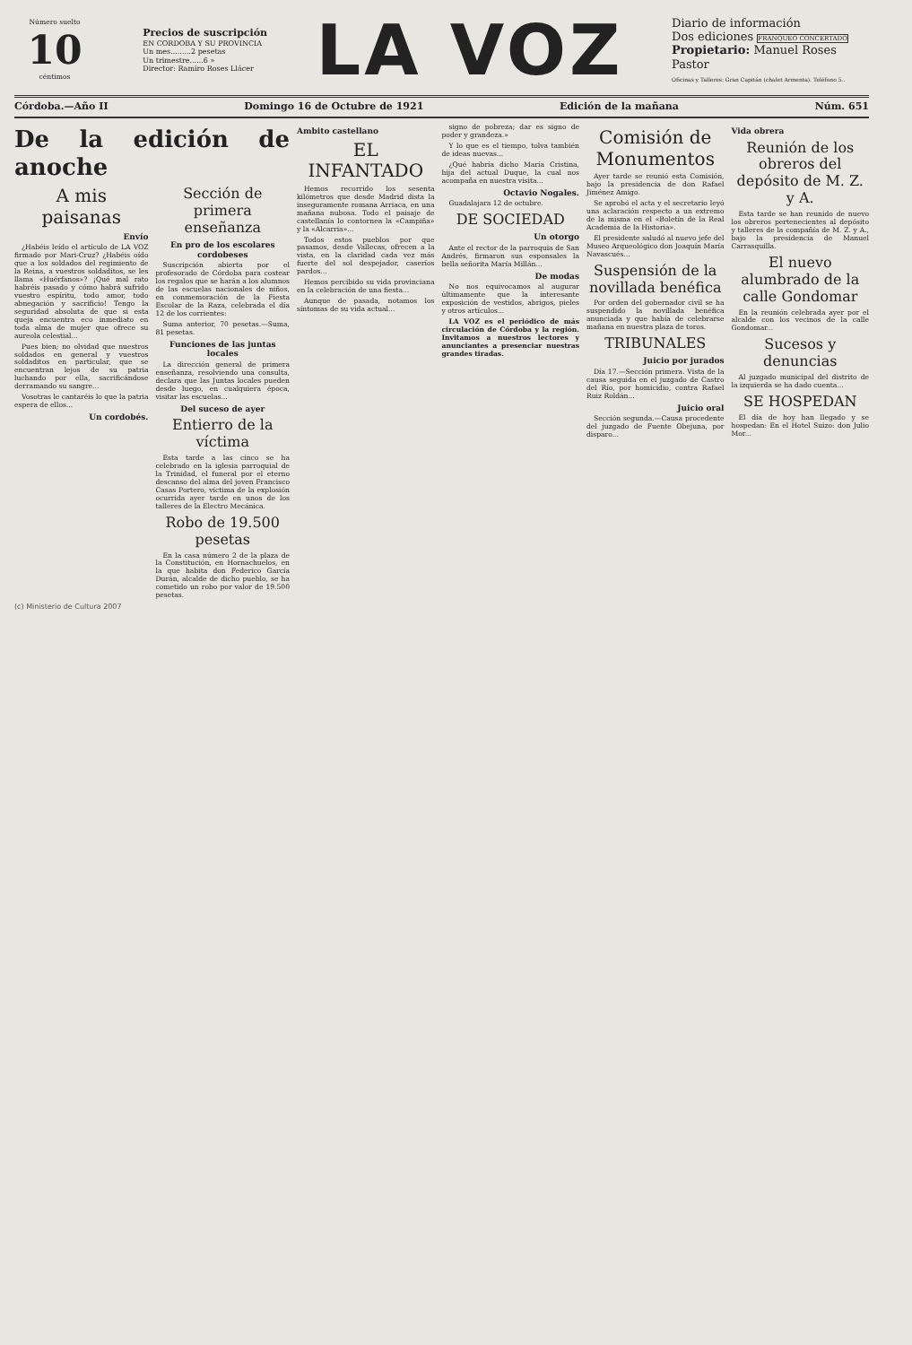Número suelto
10
céntimos
Precios de suscripción
EN CORDOBA Y SU PROVINCIA
Un mes.........2 pesetas
Un trimestre......6 »
Director: Ramiro Roses Llácer
LA VOZ
Diario de información
Dos ediciones FRANQUEO CONCERTADO
Propietario: Manuel Roses Pastor
Oficinas y Talleres: Gran Capitán (chalet Armenta). Teléfono 5..
Córdoba.—Año II Domingo 16 de Octubre de 1921 Edición de la mañana Núm. 651
De la edición de anoche
A mis paisanas
Envío
¿Habéis leído el artículo de LA VOZ firmado por Mari-Cruz? ¿Habéis oído que a los soldados del regimiento de la Reina, a vuestros soldaditos, se les llama «Huérfanos»? ¡Qué mal rato habréis pasado y cómo habrá sufrido vuestro espíritu, todo amor, todo abnegación y sacrificio! Tengo la seguridad absoluta de que si esta queja encuentra eco inmediato en toda alma de mujer que ofrece su aureola celestial...
Pues bien; no olvidad que nuestros soldados en general y vuestros soldaditos en particular, que se encuentran lejos de su patria luchando por ella, sacrificándose derramando su sangre...
Vosotras le cantaréis lo que la patria espera de ellos...
Un cordobés.
Sección de primera enseñanza
En pro de los escolares cordobeses
Suscripción abierta por el profesorado de Córdoba para costear los regalos que se harán a los alumnos de las escuelas nacionales de niños, en conmemoración de la Fiesta Escolar de la Raza, celebrada el día 12 de los corrientes:
Suma anterior, 70 pesetas.—Suma, 81 pesetas.
Funciones de las juntas locales
La dirección general de primera enseñanza, resolviendo una consulta, declara que las Juntas locales pueden desde luego, en cualquiera época, visitar las escuelas...
Del suceso de ayer
Entierro de la víctima
Esta tarde a las cinco se ha celebrado en la iglesia parroquial de la Trinidad, el funeral por el eterno descanso del alma del joven Francisco Casas Portero, víctima de la explosión ocurrida ayer tarde en unos de los talleres de la Electro Mecánica.
Robo de 19.500 pesetas
En la casa número 2 de la plaza de la Constitución, en Hornachuelos, en la que habita don Federico García Durán, alcalde de dicho pueblo, se ha cometido un robo por valor de 19.500 pesetas.
Ambito castellano
EL INFANTADO
Hemos recorrido los sesenta kilómetros que desde Madrid dista la inseguramente romana Arriaca, en una mañana nubosa. Todo el paisaje de castellanía lo contornea la «Campiña» y la «Alcarria»...
Todos estos pueblos por que pasamos, desde Vallecas, ofrecen a la vista, en la claridad cada vez más fuerte del sol despejador, caseríos pardos...
Hemos percibido su vida provinciana en la celebración de una fiesta...
Aunque de pasada, notamos los síntomas de su vida actual...
signo de pobreza; dar es signo de poder y grandeza.»
Y lo que es el tiempo, tolva también de ideas nuevas...
¿Qué habría dicho María Cristina, hija del actual Duque, la cual nos acompaña en nuestra visita...
Octavio Nogales.
Guadalajara 12 de octubre.
DE SOCIEDAD
Un otorgo
Ante el rector de la parroquia de San Andrés, firmaron sus esponsales la bella señorita María Millán...
De modas
No nos equivocamos al augurar últimamente que la interesante exposición de vestidos, abrigos, pieles y otros artículos...
LA VOZ es el periódico de más circulación de Córdoba y la región. Invitamos a nuestros lectores y anunciantes a presenciar nuestras grandes tiradas.
Comisión de Monumentos
Ayer tarde se reunió esta Comisión, bajo la presidencia de don Rafael Jiménez Amigo.
Se aprobó el acta y el secretario leyó una aclaración respecto a un extremo de la misma en el «Boletín de la Real Academia de la Historia».
El presidente saludó al nuevo jefe del Museo Arqueológico don Joaquín María Navascués...
Suspensión de la novillada benéfica
Por orden del gobernador civil se ha suspendido la novillada benéfica anunciada y que había de celebrarse mañana en nuestra plaza de toros.
TRIBUNALES
Juicio por jurados
Día 17.—Sección primera. Vista de la causa seguida en el juzgado de Castro del Río, por homicidio, contra Rafael Ruiz Roldán...
Juicio oral
Sección segunda.—Causa procedente del juzgado de Fuente Obejuna, por disparo...
Vida obrera
Reunión de los obreros del depósito de M. Z. y A.
Esta tarde se han reunido de nuevo los obreros pertenecientes al depósito y talleres de la compañía de M. Z. y A., bajo la presidencia de Manuel Carrasquilla.
El nuevo alumbrado de la calle Gondomar
En la reunión celebrada ayer por el alcalde con los vecinos de la calle Gondomar...
Sucesos y denuncias
Al juzgado municipal del distrito de la izquierda se ha dado cuenta...
SE HOSPEDAN
El día de hoy han llegado y se hospedan: En el Hotel Suizo: don Julio Mor...
(c) Ministerio de Cultura 2007